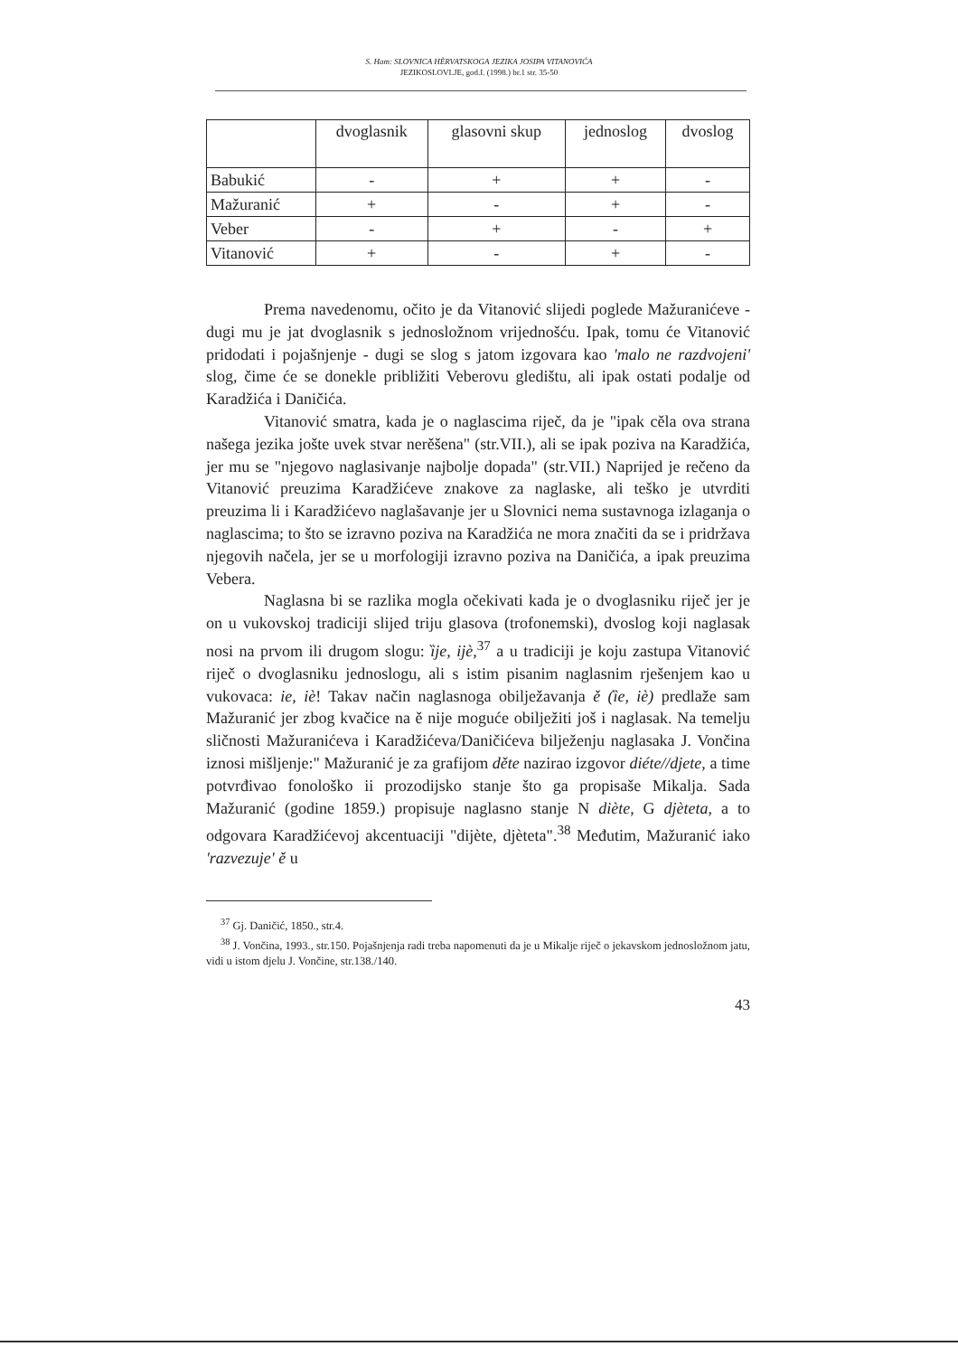S. Ham: SLOVNICA HÈRVATSKOGA JEZIKA JOSIPA VITANOVIĆA
JEZIKOSLOVLJE, god.I. (1998.) br.1 str. 35-50
| | dvoglasnik | glasovni skup | jednoslog | dvoslog |
| --- | --- | --- | --- | --- |
| Babukić | - | + | + | - |
| Mažuranić | + | - | + | - |
| Veber | - | + | - | + |
| Vitanović | + | - | + | - |
Prema navedenomu, očito je da Vitanović slijedi poglede Mažuranićeve - dugi mu je jat dvoglasnik s jednosložnom vrijednošću. Ipak, tomu će Vitanović pridodati i pojašnjenje - dugi se slog s jatom izgovara kao 'malo ne razdvojeni' slog, čime će se donekle približiti Veberovu gledištu, ali ipak ostati podalje od Karadžića i Daničića.
Vitanović smatra, kada je o naglascima riječ, da je "ipak cěla ova strana našega jezika jošte uvek stvar nerěšena" (str.VII.), ali se ipak poziva na Karadžića, jer mu se "njegovo naglasivanje najbolje dopada" (str.VII.) Naprijed je rečeno da Vitanović preuzima Karadžićeve znakove za naglaske, ali teško je utvrditi preuzima li i Karadžićevo naglašavanje jer u Slovnici nema sustavnoga izlaganja o naglascima; to što se izravno poziva na Karadžića ne mora značiti da se i pridržava njegovih načela, jer se u morfologiji izravno poziva na Daničića, a ipak preuzima Vebera.
Naglasna bi se razlika mogla očekivati kada je o dvoglasniku riječ jer je on u vukovskoj tradiciji slijed triju glasova (trofonemski), dvoslog koji naglasak nosi na prvom ili drugom slogu: ȉje, ijè,<sup>37</sup> a u tradiciji je koju zastupa Vitanović riječ o dvoglasniku jednoslogu, ali s istim pisanim naglasnim rješenjem kao u vukovaca: ie, iè! Takav način naglasnoga obilježavanja ě (ȉe, iè) predlaže sam Mažuranić jer zbog kvačice na ě nije moguće obilježiti još i naglasak. Na temelju sličnosti Mažuranićeva i Karadžićeva/Daničićeva bilježenju naglasaka J. Vončina iznosi mišljenje:" Mažuranić je za grafijom děte nazirao izgovor diéte//djete, a time potvrđivao fonološko ii prozodijsko stanje što ga propisaše Mikalja. Sada Mažuranić (godine 1859.) propisuje naglasno stanje N diète, G djèteta, a to odgovara Karadžićevoj akcentuaciji "dijète, djèteta".<sup>38</sup> Međutim, Mažuranić iako 'razvezuje' ě u
<sup>37</sup> Gj. Daničić, 1850., str.4.
<sup>38</sup> J. Vončina, 1993., str.150. Pojašnjenja radi treba napomenuti da je u Mikalje riječ o jekavskom jednosložnom jatu, vidi u istom djelu J. Vončine, str.138./140.
43